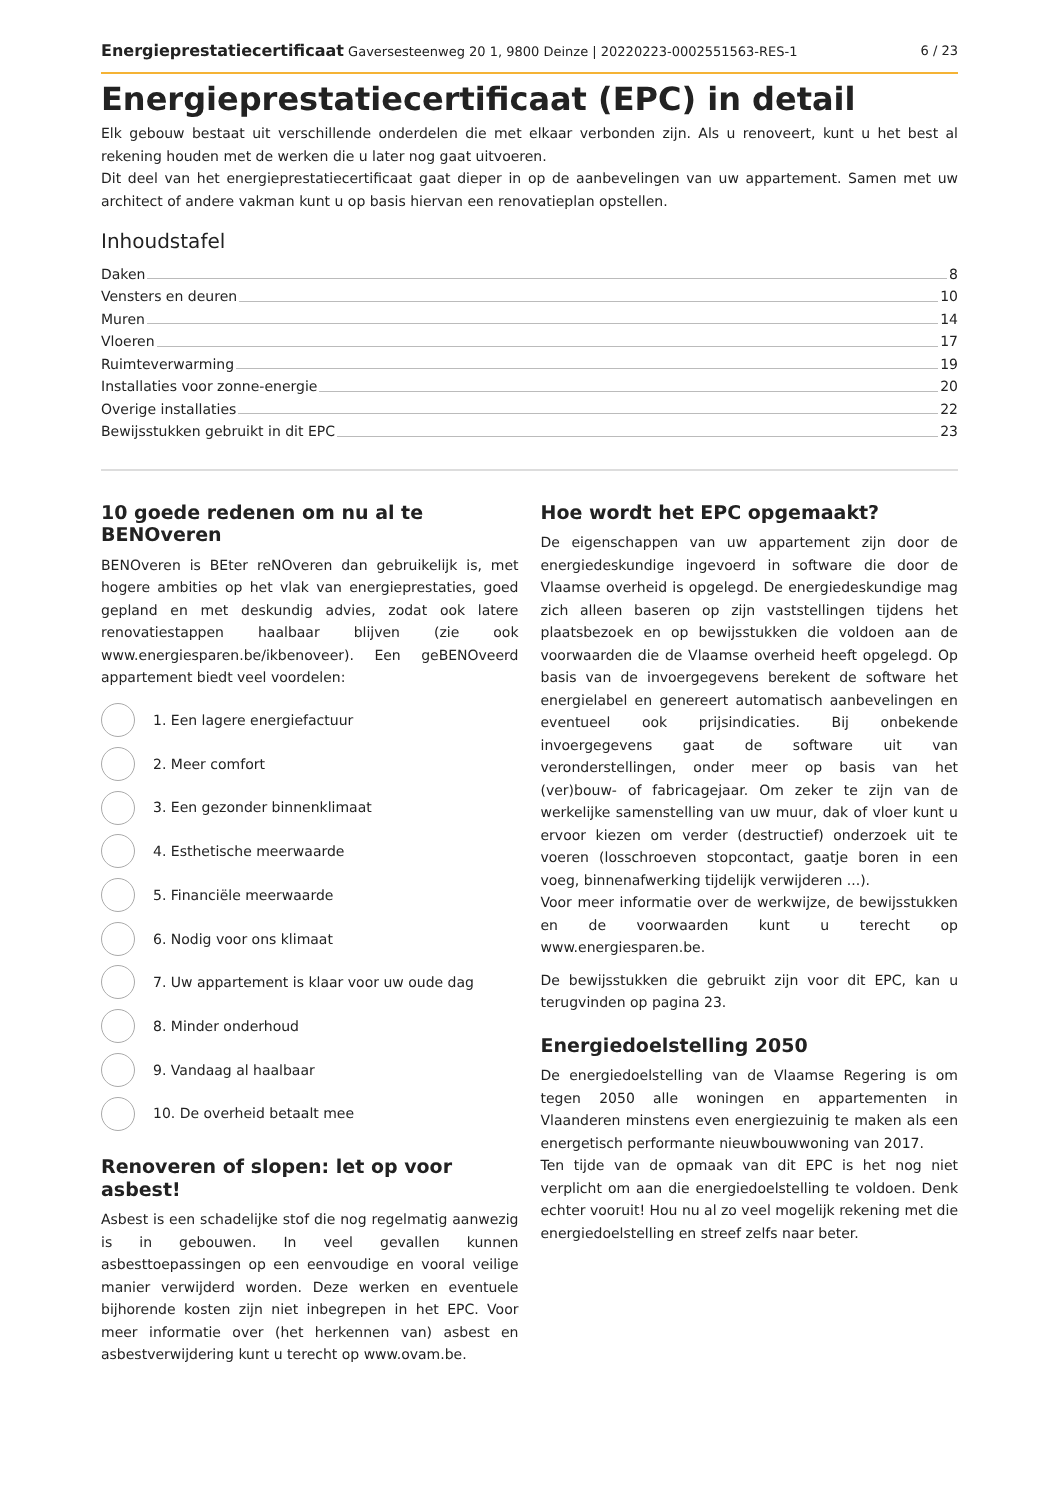Energieprestatiecertificaat Gaversesteenweg 20 1, 9800 Deinze | 20220223-0002551563-RES-1 6 / 23
Energieprestatiecertificaat (EPC) in detail
Elk gebouw bestaat uit verschillende onderdelen die met elkaar verbonden zijn. Als u renoveert, kunt u het best al rekening houden met de werken die u later nog gaat uitvoeren.
Dit deel van het energieprestatiecertificaat gaat dieper in op de aanbevelingen van uw appartement. Samen met uw architect of andere vakman kunt u op basis hiervan een renovatieplan opstellen.
Inhoudstafel
Daken 8
Vensters en deuren 10
Muren 14
Vloeren 17
Ruimteverwarming 19
Installaties voor zonne-energie 20
Overige installaties 22
Bewijsstukken gebruikt in dit EPC 23
10 goede redenen om nu al te BENOveren
BENOveren is BEter reNOveren dan gebruikelijk is, met hogere ambities op het vlak van energieprestaties, goed gepland en met deskundig advies, zodat ook latere renovatiestappen haalbaar blijven (zie ook www.energiesparen.be/ikbenoveer). Een geBENOveerd appartement biedt veel voordelen:
1. Een lagere energiefactuur
2. Meer comfort
3. Een gezonder binnenklimaat
4. Esthetische meerwaarde
5. Financiële meerwaarde
6. Nodig voor ons klimaat
7. Uw appartement is klaar voor uw oude dag
8. Minder onderhoud
9. Vandaag al haalbaar
10. De overheid betaalt mee
Renoveren of slopen: let op voor asbest!
Asbest is een schadelijke stof die nog regelmatig aanwezig is in gebouwen. In veel gevallen kunnen asbesttoepassingen op een eenvoudige en vooral veilige manier verwijderd worden. Deze werken en eventuele bijhorende kosten zijn niet inbegrepen in het EPC. Voor meer informatie over (het herkennen van) asbest en asbestverwijdering kunt u terecht op www.ovam.be.
Hoe wordt het EPC opgemaakt?
De eigenschappen van uw appartement zijn door de energiedeskundige ingevoerd in software die door de Vlaamse overheid is opgelegd. De energiedeskundige mag zich alleen baseren op zijn vaststellingen tijdens het plaatsbezoek en op bewijsstukken die voldoen aan de voorwaarden die de Vlaamse overheid heeft opgelegd. Op basis van de invoergegevens berekent de software het energielabel en genereert automatisch aanbevelingen en eventueel ook prijsindicaties. Bij onbekende invoergegevens gaat de software uit van veronderstellingen, onder meer op basis van het (ver)bouw- of fabricagejaar. Om zeker te zijn van de werkelijke samenstelling van uw muur, dak of vloer kunt u ervoor kiezen om verder (destructief) onderzoek uit te voeren (losschroeven stopcontact, gaatje boren in een voeg, binnenafwerking tijdelijk verwijderen ...).
Voor meer informatie over de werkwijze, de bewijsstukken en de voorwaarden kunt u terecht op www.energiesparen.be.
De bewijsstukken die gebruikt zijn voor dit EPC, kan u terugvinden op pagina 23.
Energiedoelstelling 2050
De energiedoelstelling van de Vlaamse Regering is om tegen 2050 alle woningen en appartementen in Vlaanderen minstens even energiezuinig te maken als een energetisch performante nieuwbouwwoning van 2017.
Ten tijde van de opmaak van dit EPC is het nog niet verplicht om aan die energiedoelstelling te voldoen. Denk echter vooruit! Hou nu al zo veel mogelijk rekening met die energiedoelstelling en streef zelfs naar beter.